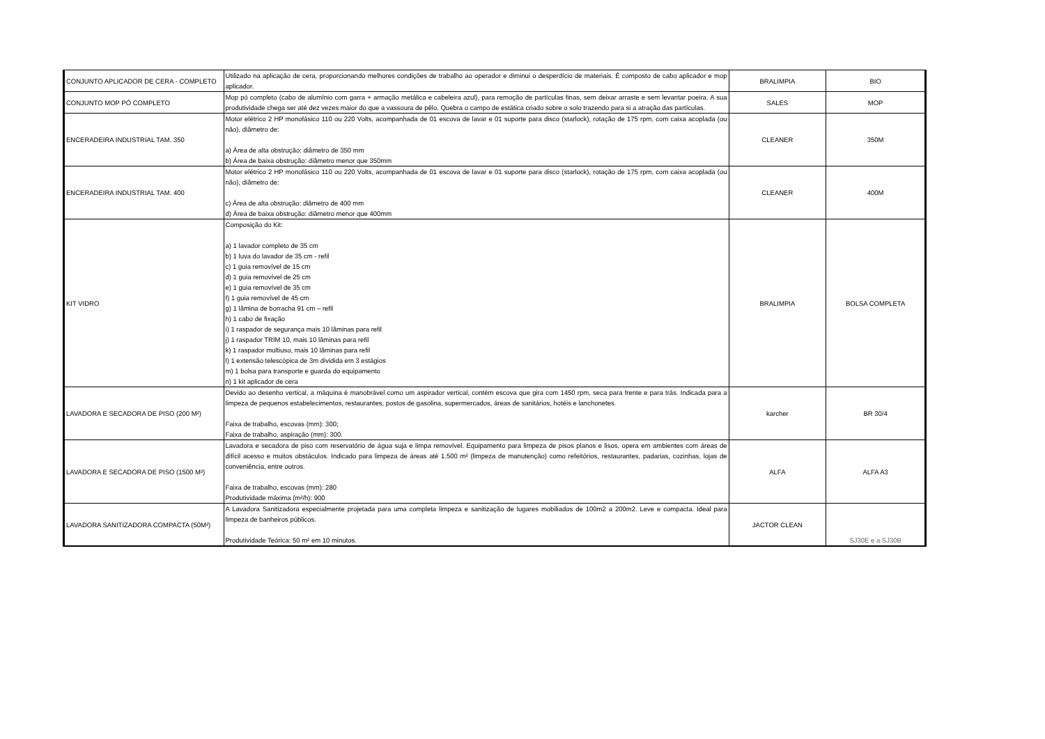| CONJUNTO APLICADOR DE CERA - COMPLETO | Utilizado na aplicação de cera, proporcionando melhores condições de trabalho ao operador e diminui o desperdício de materiais. É composto de cabo aplicador e mop aplicador. | BRALIMPIA | BIO |
| CONJUNTO MOP PÓ COMPLETO | Mop pó completo (cabo de alumínio com garra + armação metálica e cabeleira azul), para remoção de partículas finas, sem deixar arraste e sem levantar poeira. A sua produtividade chega ser até dez vezes maior do que a vassoura de pêlo. Quebra o campo de estática criado sobre o solo trazendo para si a atração das partículas. | SALES | MOP |
| ENCERADEIRA INDUSTRIAL TAM. 350 | Motor elétrico 2 HP monofásico 110 ou 220 Volts, acompanhada de 01 escova de lavar e 01 suporte para disco (starlock), rotação de 175 rpm, com caixa acoplada (ou não), diâmetro de: a) Área de alta obstrução: diâmetro de 350 mm b) Área de baixa obstrução: diâmetro menor que 350mm | CLEANER | 350M |
| ENCERADEIRA INDUSTRIAL TAM. 400 | Motor elétrico 2 HP monofásico 110 ou 220 Volts, acompanhada de 01 escova de lavar e 01 suporte para disco (starlock), rotação de 175 rpm, com caixa acoplada (ou não), diâmetro de: c) Área de alta obstrução: diâmetro de 400 mm d) Área de baixa obstrução: diâmetro menor que 400mm | CLEANER | 400M |
| KIT VIDRO | Composição do Kit: a) 1 lavador completo de 35 cm b) 1 luva do lavador de 35 cm - refil c) 1 guia removível de 15 cm d) 1 guia removível de 25 cm e) 1 guia removível de 35 cm f) 1 guia removível de 45 cm g) 1 lâmina de borracha 91 cm – refil h) 1 cabo de fixação i) 1 raspador de segurança mais 10 lâminas para refil j) 1 raspador TRIM 10, mais 10 lâminas para refil k) 1 raspador multiuso, mais 10 lâminas para refil l) 1 extensão telescópica de 3m dividida em 3 estágios m) 1 bolsa para transporte e guarda do equipamento n) 1 kit aplicador de cera | BRALIMPIA | BOLSA COMPLETA |
| LAVADORA E SECADORA DE PISO (200 M²) | Devido ao desenho vertical, a máquina é manobrável como um aspirador vertical, contém escova que gira com 1450 rpm, seca para frente e para trás. Indicada para a limpeza de pequenos estabelecimentos, restaurantes, postos de gasolina, supermercados, áreas de sanitários, hotéis e lanchonetes. Faixa de trabalho, escovas (mm): 300; Faixa de trabalho, aspiração (mm): 300. | karcher | BR 30/4 |
| LAVADORA E SECADORA DE PISO (1500 M²) | Lavadora e secadora de piso com reservatório de água suja e limpa removível. Equipamento para limpeza de pisos planos e lisos, opera em ambientes com áreas de difícil acesso e muitos obstáculos. Indicado para limpeza de áreas até 1.500 m² (limpeza de manutenção) como refeitórios, restaurantes, padarias, cozinhas, lojas de conveniência, entre outros. Faixa de trabalho, escovas (mm): 280 Produtividade máxima (m²/h): 900 | ALFA | ALFA A3 |
| LAVADORA SANITIZADORA COMPACTA (50M²) | A Lavadora Sanitizadora especialmente projetada para uma completa limpeza e sanitização de lugares mobiliados de 100m2 a 200m2. Leve e compacta. Ideal para limpeza de banheiros públicos. Produtividade Teórica: 50 m² em 10 minutos. | JACTOR CLEAN | SJ30E e a SJ30B |